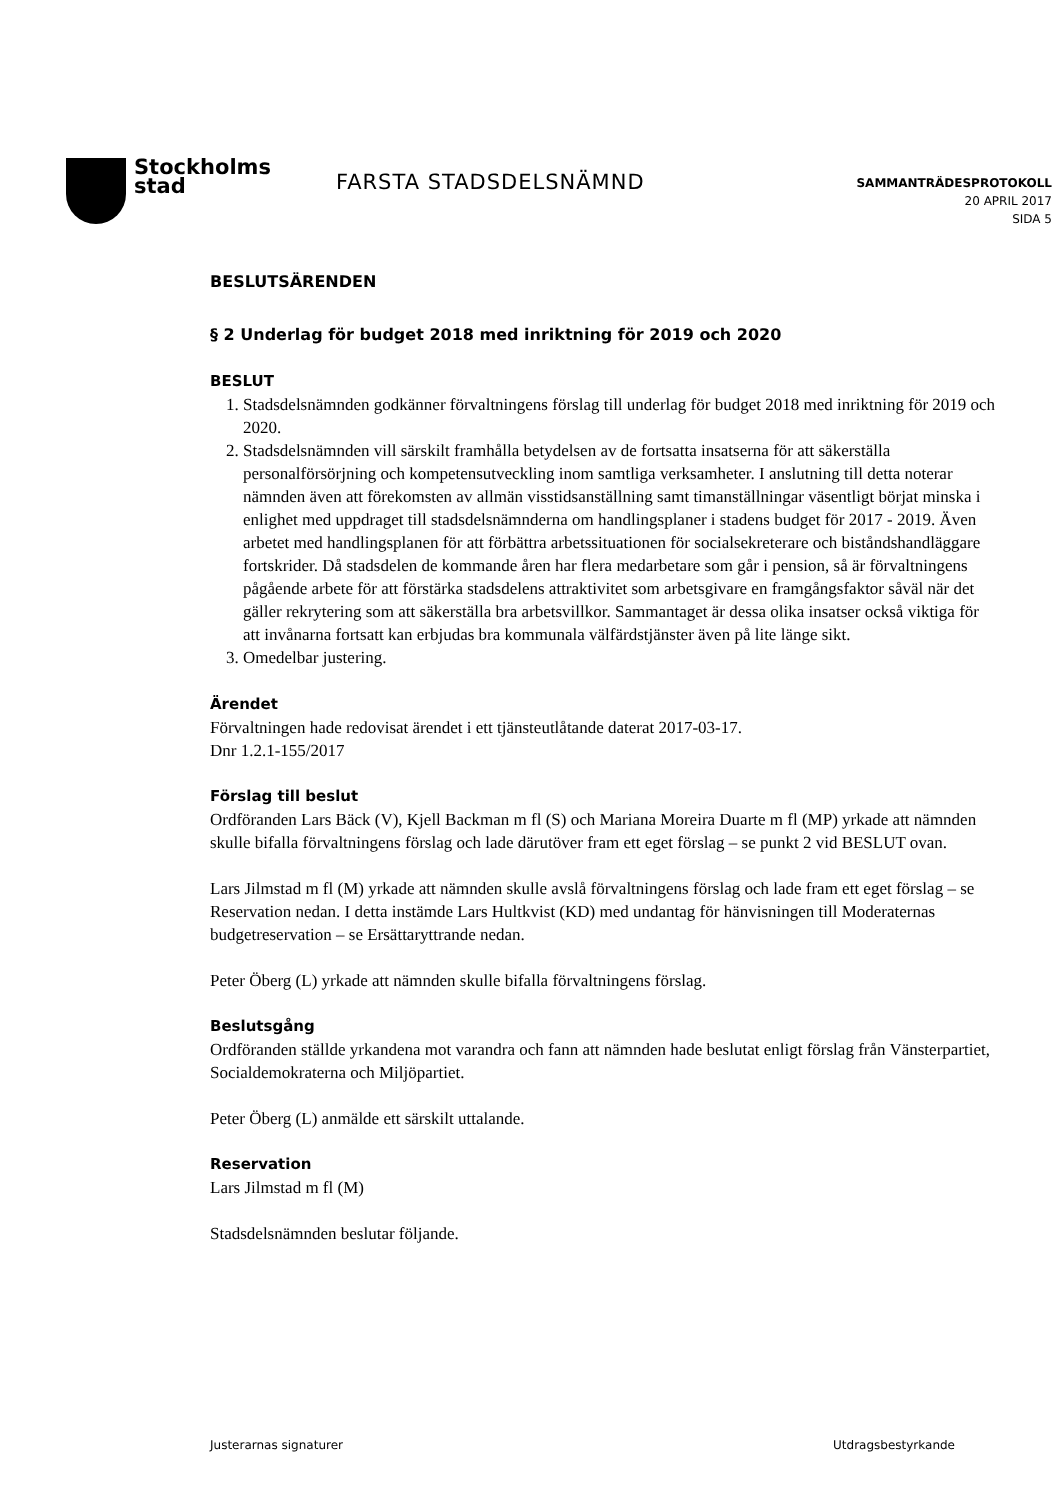Stockholms
stad
FARSTA STADSDELSNÄMND
SAMMANTRÄDESPROTOKOLL
20 APRIL 2017
SIDA 5
BESLUTSÄRENDEN
§ 2 Underlag för budget 2018 med inriktning för 2019 och 2020
BESLUT
1. Stadsdelsnämnden godkänner förvaltningens förslag till underlag för budget 2018 med inriktning för 2019 och 2020.
2. Stadsdelsnämnden vill särskilt framhålla betydelsen av de fortsatta insatserna för att säkerställa personalförsörjning och kompetensutveckling inom samtliga verksamheter. I anslutning till detta noterar nämnden även att förekomsten av allmän visstidsanställning samt timanställningar väsentligt börjat minska i enlighet med uppdraget till stadsdelsnämnderna om handlingsplaner i stadens budget för 2017 - 2019. Även arbetet med handlingsplanen för att förbättra arbetssituationen för socialsekreterare och biståndshandläggare fortskrider. Då stadsdelen de kommande åren har flera medarbetare som går i pension, så är förvaltningens pågående arbete för att förstärka stadsdelens attraktivitet som arbetsgivare en framgångsfaktor såväl när det gäller rekrytering som att säkerställa bra arbetsvillkor. Sammantaget är dessa olika insatser också viktiga för att invånarna fortsatt kan erbjudas bra kommunala välfärdstjänster även på lite länge sikt.
3. Omedelbar justering.
Ärendet
Förvaltningen hade redovisat ärendet i ett tjänsteutlåtande daterat 2017-03-17.
Dnr 1.2.1-155/2017
Förslag till beslut
Ordföranden Lars Bäck (V), Kjell Backman m fl (S) och Mariana Moreira Duarte m fl (MP) yrkade att nämnden skulle bifalla förvaltningens förslag och lade därutöver fram ett eget förslag – se punkt 2 vid BESLUT ovan.
Lars Jilmstad m fl (M) yrkade att nämnden skulle avslå förvaltningens förslag och lade fram ett eget förslag – se Reservation nedan. I detta instämde Lars Hultkvist (KD) med undantag för hänvisningen till Moderaternas budgetreservation – se Ersättaryttrande nedan.
Peter Öberg (L) yrkade att nämnden skulle bifalla förvaltningens förslag.
Beslutsgång
Ordföranden ställde yrkandena mot varandra och fann att nämnden hade beslutat enligt förslag från Vänsterpartiet, Socialdemokraterna och Miljöpartiet.
Peter Öberg (L) anmälde ett särskilt uttalande.
Reservation
Lars Jilmstad m fl (M)
Stadsdelsnämnden beslutar följande.
Justerarnas signaturer Utdragsbestyrkande